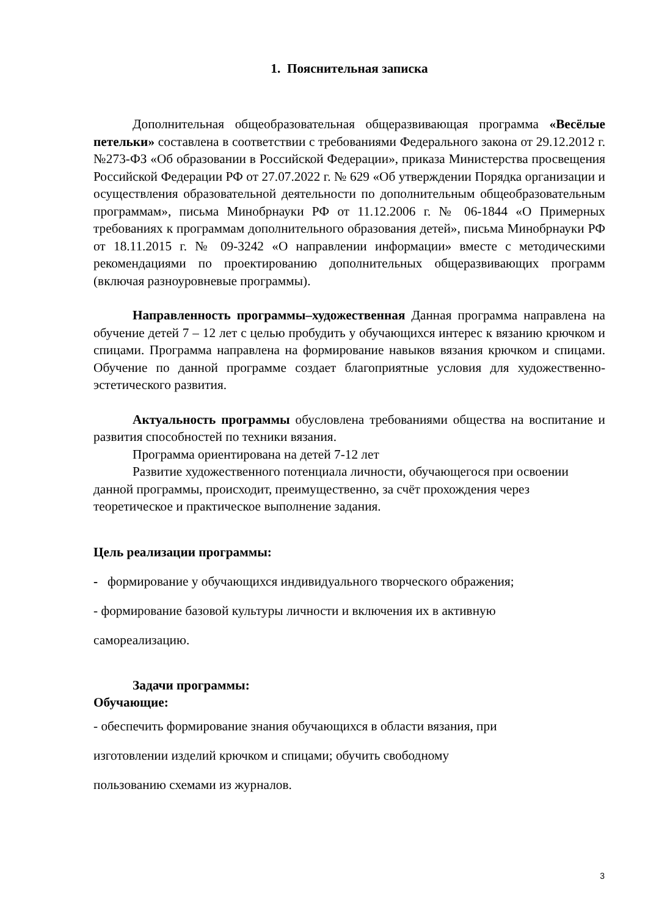1. Пояснительная записка
Дополнительная общеобразовательная общеразвивающая программа «Весёлые петельки» составлена в соответствии с требованиями Федерального закона от 29.12.2012 г. №273-ФЗ «Об образовании в Российской Федерации», приказа Министерства просвещения Российской Федерации РФ от 27.07.2022 г. № 629 «Об утверждении Порядка организации и осуществления образовательной деятельности по дополнительным общеобразовательным программам», письма Минобрнауки РФ от 11.12.2006 г. № 06-1844 «О Примерных требованиях к программам дополнительного образования детей», письма Минобрнауки РФ от 18.11.2015 г. № 09-3242 «О направлении информации» вместе с методическими рекомендациями по проектированию дополнительных общеразвивающих программ (включая разноуровневые программы).
Направленность программы–художественная Данная программа направлена на обучение детей 7 – 12 лет с целью пробудить у обучающихся интерес к вязанию крючком и спицами. Программа направлена на формирование навыков вязания крючком и спицами. Обучение по данной программе создает благоприятные условия для художественно-эстетического развития.
Актуальность программы обусловлена требованиями общества на воспитание и развития способностей по техники вязания.
Программа ориентирована на детей 7-12 лет
Развитие художественного потенциала личности, обучающегося при освоении данной программы, происходит, преимущественно, за счёт прохождения через теоретическое и практическое выполнение задания.
Цель реализации программы:
- формирование у обучающихся индивидуального творческого ображения;
- формирование базовой культуры личности и включения их в активную
самореализацию.
Задачи программы:
Обучающие:
- обеспечить формирование знания обучающихся в области вязания, при
изготовлении изделий крючком и спицами; обучить свободному
пользованию схемами из журналов.
3